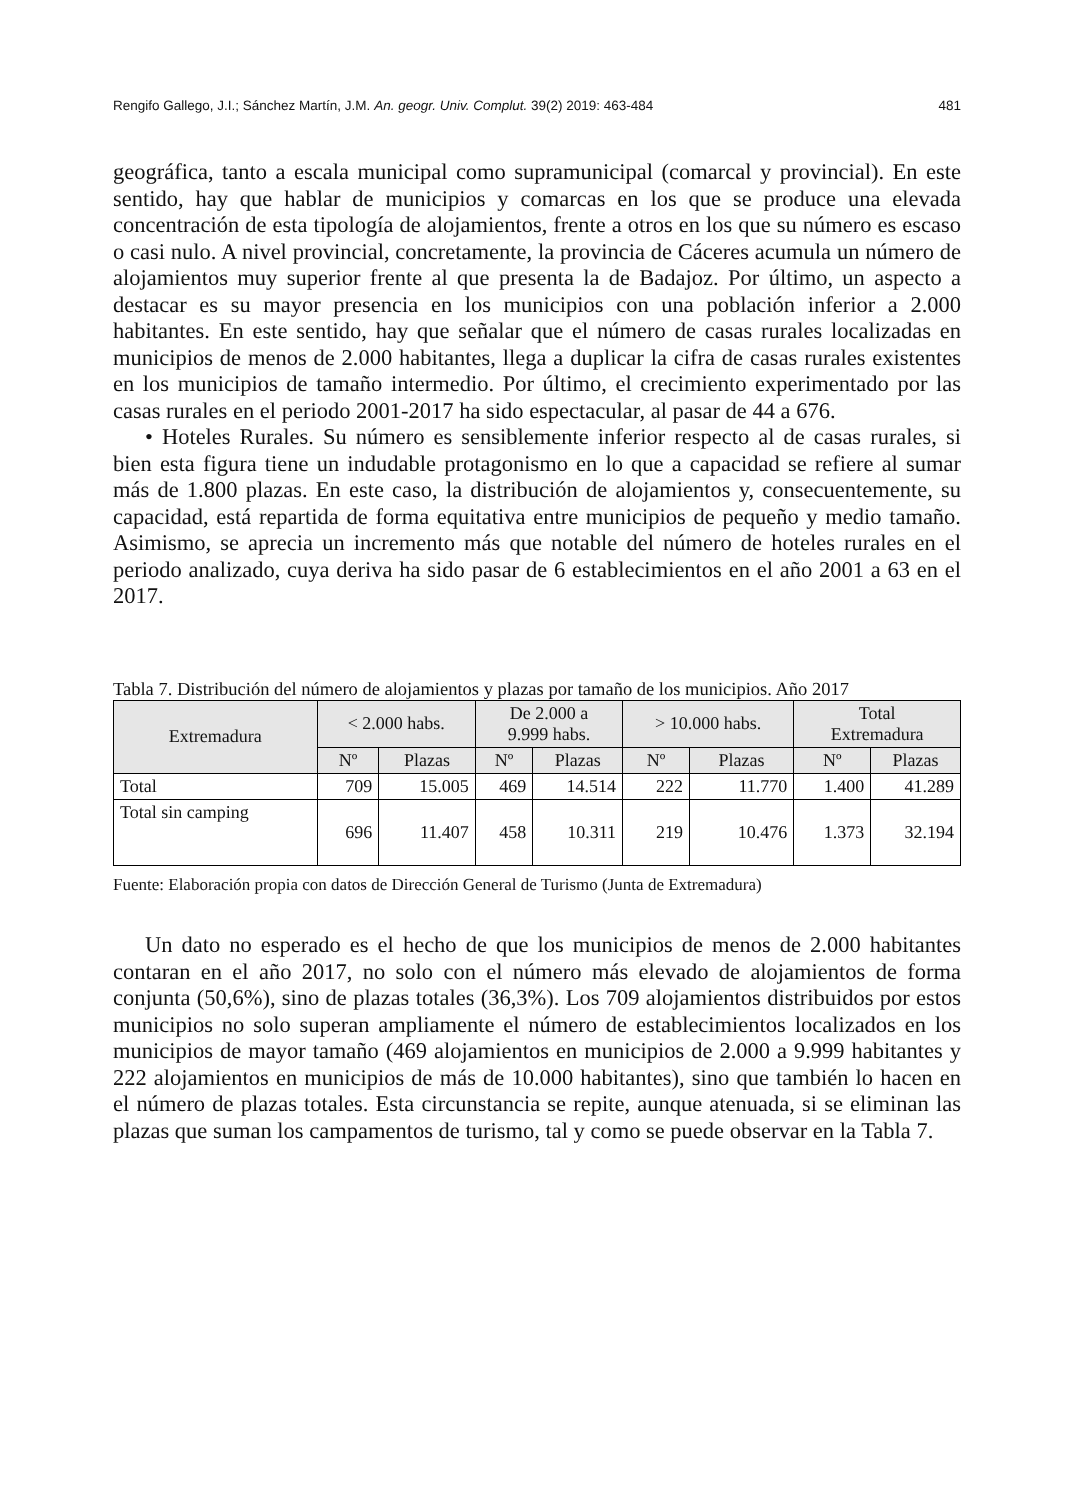Rengifo Gallego, J.I.; Sánchez Martín, J.M. An. geogr. Univ. Complut. 39(2) 2019: 463-484 481
geográfica, tanto a escala municipal como supramunicipal (comarcal y provincial). En este sentido, hay que hablar de municipios y comarcas en los que se produce una elevada concentración de esta tipología de alojamientos, frente a otros en los que su número es escaso o casi nulo. A nivel provincial, concretamente, la provincia de Cáceres acumula un número de alojamientos muy superior frente al que presenta la de Badajoz. Por último, un aspecto a destacar es su mayor presencia en los municipios con una población inferior a 2.000 habitantes. En este sentido, hay que señalar que el número de casas rurales localizadas en municipios de menos de 2.000 habitantes, llega a duplicar la cifra de casas rurales existentes en los municipios de tamaño intermedio. Por último, el crecimiento experimentado por las casas rurales en el periodo 2001-2017 ha sido espectacular, al pasar de 44 a 676.
• Hoteles Rurales. Su número es sensiblemente inferior respecto al de casas rurales, si bien esta figura tiene un indudable protagonismo en lo que a capacidad se refiere al sumar más de 1.800 plazas. En este caso, la distribución de alojamientos y, consecuentemente, su capacidad, está repartida de forma equitativa entre municipios de pequeño y medio tamaño. Asimismo, se aprecia un incremento más que notable del número de hoteles rurales en el periodo analizado, cuya deriva ha sido pasar de 6 establecimientos en el año 2001 a 63 en el 2017.
Tabla 7. Distribución del número de alojamientos y plazas por tamaño de los municipios. Año 2017
| Extremadura | < 2.000 habs. | | De 2.000 a 9.999 habs. | | > 10.000 habs. | | Total Extremadura | |
| --- | --- | --- | --- | --- | --- | --- | --- | --- |
| | Nº | Plazas | Nº | Plazas | Nº | Plazas | Nº | Plazas |
| Total | 709 | 15.005 | 469 | 14.514 | 222 | 11.770 | 1.400 | 41.289 |
| Total sin camping | 696 | 11.407 | 458 | 10.311 | 219 | 10.476 | 1.373 | 32.194 |
Fuente: Elaboración propia con datos de Dirección General de Turismo (Junta de Extremadura)
Un dato no esperado es el hecho de que los municipios de menos de 2.000 habitantes contaran en el año 2017, no solo con el número más elevado de alojamientos de forma conjunta (50,6%), sino de plazas totales (36,3%). Los 709 alojamientos distribuidos por estos municipios no solo superan ampliamente el número de establecimientos localizados en los municipios de mayor tamaño (469 alojamientos en municipios de 2.000 a 9.999 habitantes y 222 alojamientos en municipios de más de 10.000 habitantes), sino que también lo hacen en el número de plazas totales. Esta circunstancia se repite, aunque atenuada, si se eliminan las plazas que suman los campamentos de turismo, tal y como se puede observar en la Tabla 7.